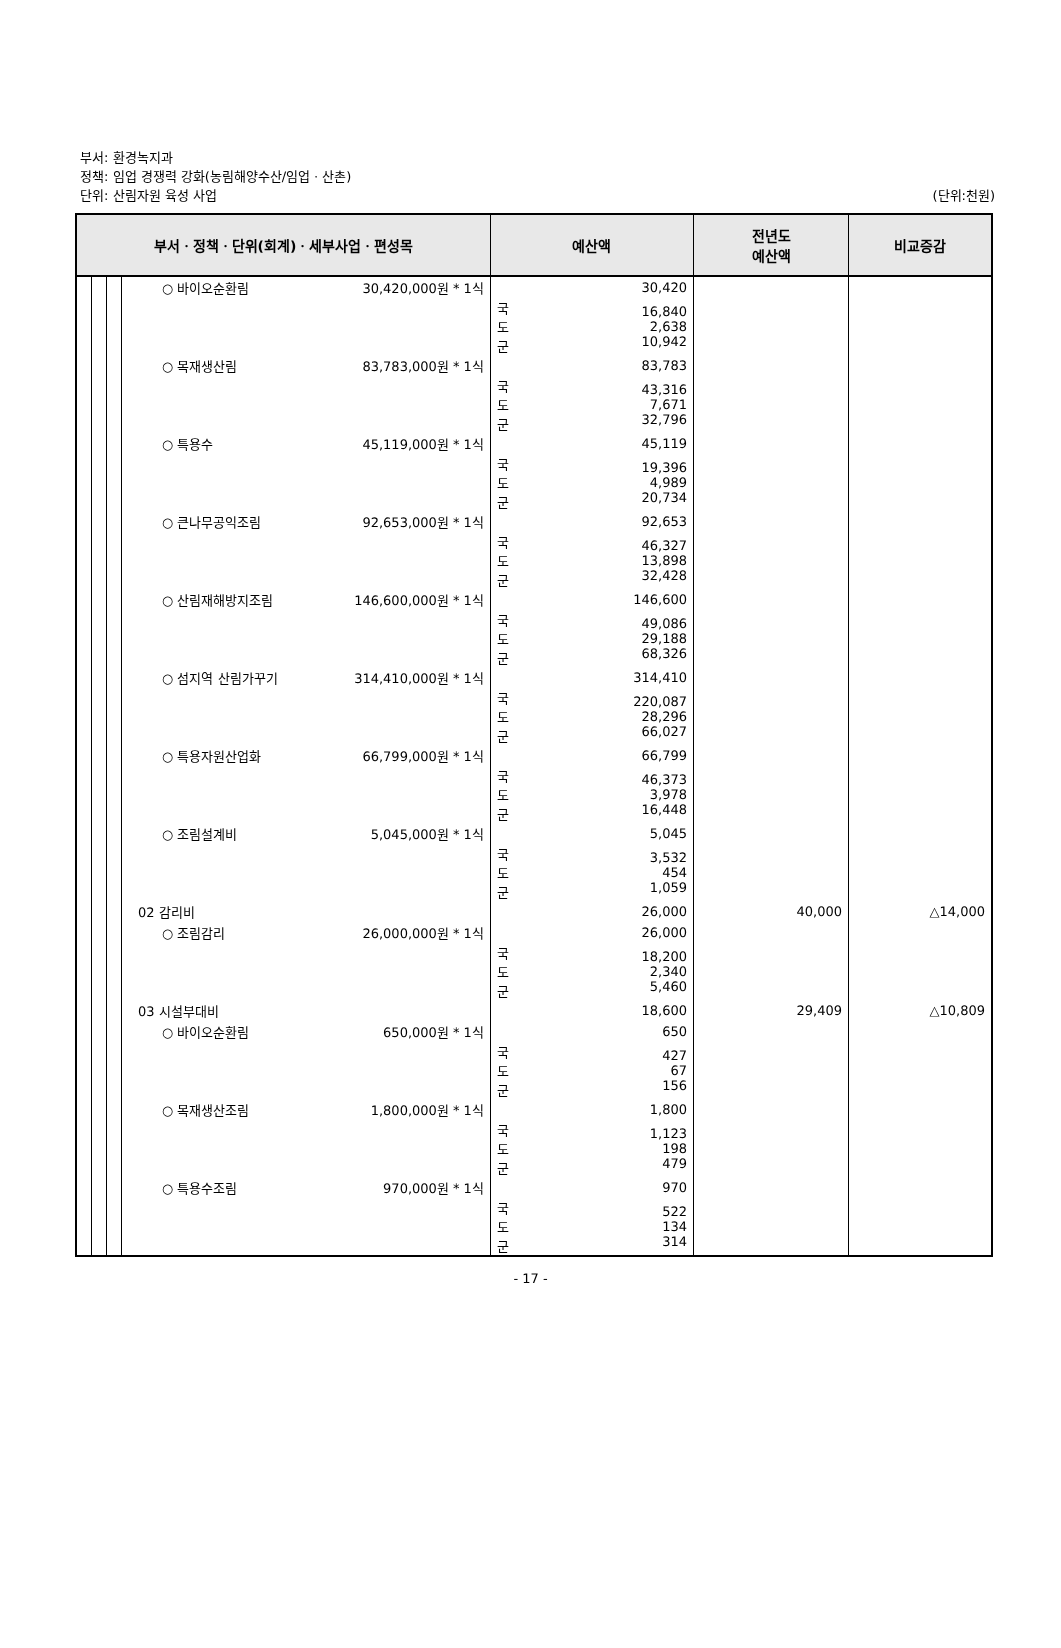부서: 환경녹지과
정책: 임업 경쟁력 강화(농림해양수산/임업ㆍ산촌)
단위: 산림자원 육성 사업
(단위:천원)
| 부서ㆍ정책ㆍ단위(회계)ㆍ세부사업ㆍ편성목 | | | | | 예산액 | | 전년도 예산액 | 비교증감 |
| --- | --- | --- | --- | --- | --- | --- | --- | --- |
| | | | ○ 바이오순환림 | 30,420,000원 * 1식 | | 30,420 | | |
| | | | | | 국 도 군 | 16,840 2,638 10,942 | | |
| | | | ○ 목재생산림 | 83,783,000원 * 1식 | | 83,783 | | |
| | | | | | 국 도 군 | 43,316 7,671 32,796 | | |
| | | | ○ 특용수 | 45,119,000원 * 1식 | | 45,119 | | |
| | | | | | 국 도 군 | 19,396 4,989 20,734 | | |
| | | | ○ 큰나무공익조림 | 92,653,000원 * 1식 | | 92,653 | | |
| | | | | | 국 도 군 | 46,327 13,898 32,428 | | |
| | | | ○ 산림재해방지조림 | 146,600,000원 * 1식 | | 146,600 | | |
| | | | | | 국 도 군 | 49,086 29,188 68,326 | | |
| | | | ○ 섬지역 산림가꾸기 | 314,410,000원 * 1식 | | 314,410 | | |
| | | | | | 국 도 군 | 220,087 28,296 66,027 | | |
| | | | ○ 특용자원산업화 | 66,799,000원 * 1식 | | 66,799 | | |
| | | | | | 국 도 군 | 46,373 3,978 16,448 | | |
| | | | ○ 조림설계비 | 5,045,000원 * 1식 | | 5,045 | | |
| | | | | | 국 도 군 | 3,532 454 1,059 | | |
| | | | 02 감리비 | | | 26,000 | 40,000 | △14,000 |
| | | | ○ 조림감리 | 26,000,000원 * 1식 | | 26,000 | | |
| | | | | | 국 도 군 | 18,200 2,340 5,460 | | |
| | | | 03 시설부대비 | | | 18,600 | 29,409 | △10,809 |
| | | | ○ 바이오순환림 | 650,000원 * 1식 | | 650 | | |
| | | | | | 국 도 군 | 427 67 156 | | |
| | | | ○ 목재생산조림 | 1,800,000원 * 1식 | | 1,800 | | |
| | | | | | 국 도 군 | 1,123 198 479 | | |
| | | | ○ 특용수조림 | 970,000원 * 1식 | | 970 | | |
| | | | | | 국 도 군 | 522 134 314 | | |
- 17 -